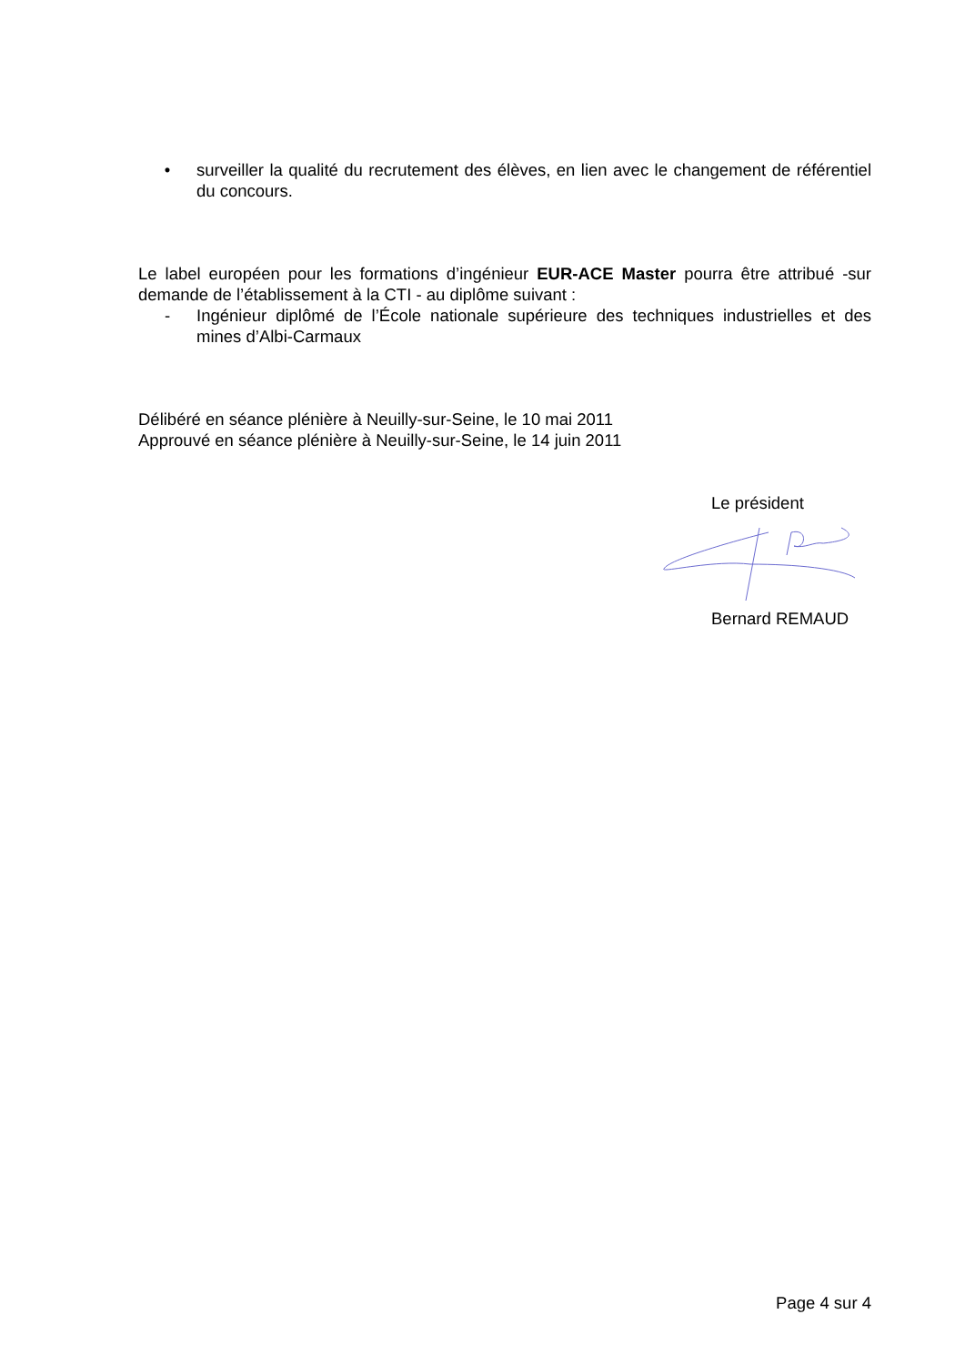• surveiller la qualité du recrutement des élèves, en lien avec le changement de référentiel du concours.
Le label européen pour les formations d’ingénieur EUR-ACE Master pourra être attribué -sur demande de l’établissement à la CTI - au diplôme suivant :
- Ingénieur diplômé de l’École nationale supérieure des techniques industrielles et des mines d’Albi-Carmaux
Délibéré en séance plénière à Neuilly-sur-Seine, le 10 mai 2011
Approuvé en séance plénière à Neuilly-sur-Seine, le 14 juin 2011
Le président
Bernard REMAUD
Page 4 sur 4